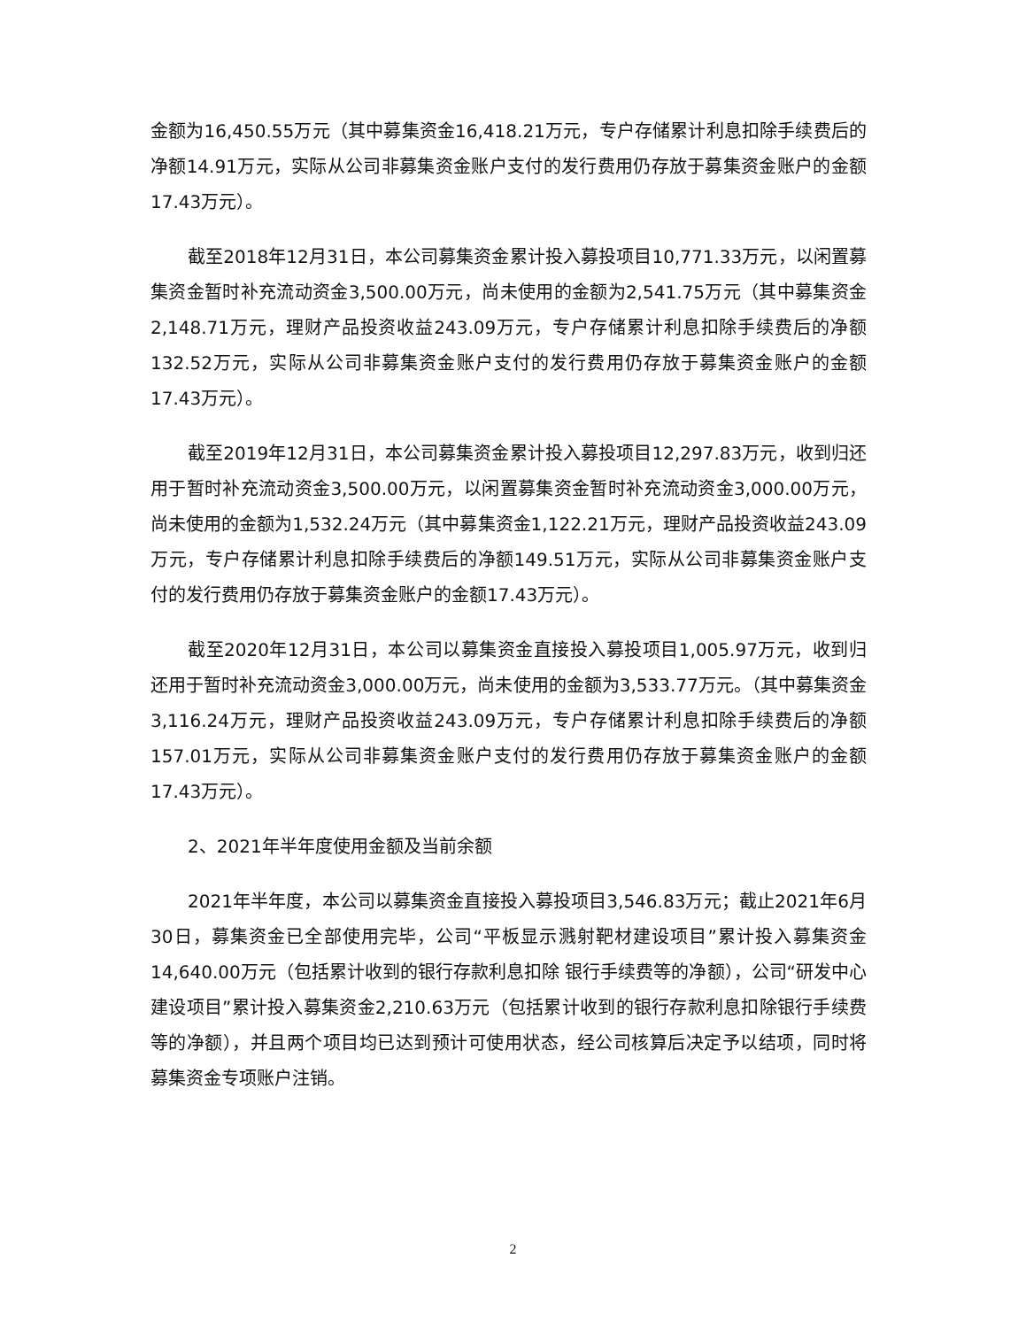金额为16,450.55万元（其中募集资金16,418.21万元，专户存储累计利息扣除手续费后的净额14.91万元，实际从公司非募集资金账户支付的发行费用仍存放于募集资金账户的金额17.43万元）。
截至2018年12月31日，本公司募集资金累计投入募投项目10,771.33万元，以闲置募集资金暂时补充流动资金3,500.00万元，尚未使用的金额为2,541.75万元（其中募集资金2,148.71万元，理财产品投资收益243.09万元，专户存储累计利息扣除手续费后的净额132.52万元，实际从公司非募集资金账户支付的发行费用仍存放于募集资金账户的金额17.43万元）。
截至2019年12月31日，本公司募集资金累计投入募投项目12,297.83万元，收到归还用于暂时补充流动资金3,500.00万元，以闲置募集资金暂时补充流动资金3,000.00万元，尚未使用的金额为1,532.24万元（其中募集资金1,122.21万元，理财产品投资收益243.09万元，专户存储累计利息扣除手续费后的净额149.51万元，实际从公司非募集资金账户支付的发行费用仍存放于募集资金账户的金额17.43万元）。
截至2020年12月31日，本公司以募集资金直接投入募投项目1,005.97万元，收到归还用于暂时补充流动资金3,000.00万元，尚未使用的金额为3,533.77万元。（其中募集资金3,116.24万元，理财产品投资收益243.09万元，专户存储累计利息扣除手续费后的净额157.01万元，实际从公司非募集资金账户支付的发行费用仍存放于募集资金账户的金额17.43万元）。
2、2021年半年度使用金额及当前余额
2021年半年度，本公司以募集资金直接投入募投项目3,546.83万元；截止2021年6月30日，募集资金已全部使用完毕，公司“平板显示溅射靶材建设项目”累计投入募集资金14,640.00万元（包括累计收到的银行存款利息扣除 银行手续费等的净额），公司“研发中心建设项目”累计投入募集资金2,210.63万元（包括累计收到的银行存款利息扣除银行手续费等的净额），并且两个项目均已达到预计可使用状态，经公司核算后决定予以结项，同时将募集资金专项账户注销。
2